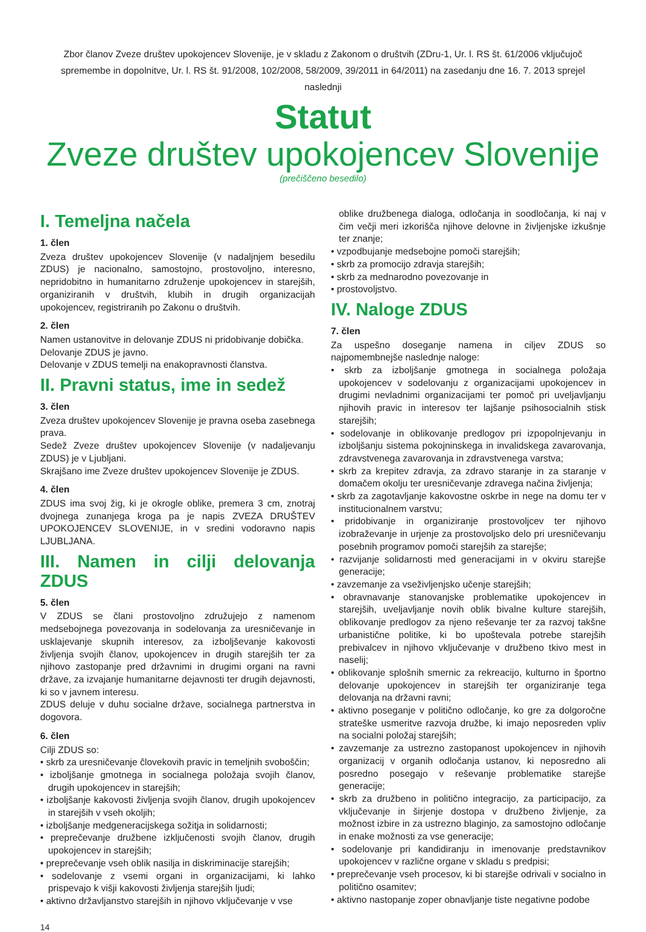Zbor članov Zveze društev upokojencev Slovenije, je v skladu z Zakonom o društvih (ZDru-1, Ur. l. RS št. 61/2006 vključujoč spremembe in dopolnitve, Ur. l. RS št. 91/2008, 102/2008, 58/2009, 39/2011 in 64/2011) na zasedanju dne 16. 7. 2013 sprejel naslednji
Statut
Zveze društev upokojencev Slovenije
(prečiščeno besedilo)
I. Temeljna načela
1. člen
Zveza društev upokojencev Slovenije (v nadaljnjem besedilu ZDUS) je nacionalno, samostojno, prostovoljno, interesno, nepridobitno in humanitarno združenje upokojencev in starejših, organiziranih v društvih, klubih in drugih organizacijah upokojencev, registriranih po Zakonu o društvih.
2. člen
Namen ustanovitve in delovanje ZDUS ni pridobivanje dobička.
Delovanje ZDUS je javno.
Delovanje v ZDUS temelji na enakopravnosti članstva.
II. Pravni status, ime in sedež
3. člen
Zveza društev upokojencev Slovenije je pravna oseba zasebnega prava.
Sedež Zveze društev upokojencev Slovenije (v nadaljevanju ZDUS) je v Ljubljani.
Skrajšano ime Zveze društev upokojencev Slovenije je ZDUS.
4. člen
ZDUS ima svoj žig, ki je okrogle oblike, premera 3 cm, znotraj dvojnega zunanjega kroga pa je napis ZVEZA DRUŠTEV UPOKOJENCEV SLOVENIJE, in v sredini vodoravno napis LJUBLJANA.
III. Namen in cilji delovanja ZDUS
5. člen
V ZDUS se člani prostovoljno združujejo z namenom medsebojnega povezovanja in sodelovanja za uresničevanje in usklajevanje skupnih interesov, za izboljševanje kakovosti življenja svojih članov, upokojencev in drugih starejših ter za njihovo zastopanje pred državnimi in drugimi organi na ravni države, za izvajanje humanitarne dejavnosti ter drugih dejavnosti, ki so v javnem interesu.
ZDUS deluje v duhu socialne države, socialnega partnerstva in dogovora.
6. člen
Cilji ZDUS so:
• skrb za uresničevanje človekovih pravic in temeljnih svoboščin;
• izboljšanje gmotnega in socialnega položaja svojih članov, drugih upokojencev in starejših;
• izboljšanje kakovosti življenja svojih članov, drugih upokojencev in starejših v vseh okoljih;
• izboljšanje medgeneracijskega sožitja in solidarnosti;
• preprečevanje družbene izključenosti svojih članov, drugih upokojencev in starejših;
• preprečevanje vseh oblik nasilja in diskriminacije starejših;
• sodelovanje z vsemi organi in organizacijami, ki lahko prispevajo k višji kakovosti življenja starejših ljudi;
• aktivno državljanstvo starejših in njihovo vključevanje v vse
oblike družbenega dialoga, odločanja in soodločanja, ki naj v čim večji meri izkorišča njihove delovne in življenjske izkušnje ter znanje;
• vzpodbujanje medsebojne pomoči starejših;
• skrb za promocijo zdravja starejših;
• skrb za mednarodno povezovanje in
• prostovoljstvo.
IV. Naloge ZDUS
7. člen
Za uspešno doseganje namena in ciljev ZDUS so najpomembnejše naslednje naloge:
• skrb za izboljšanje gmotnega in socialnega položaja upokojencev v sodelovanju z organizacijami upokojencev in drugimi nevladnimi organizacijami ter pomoč pri uveljavljanju njihovih pravic in interesov ter lajšanje psihosocialnih stisk starejših;
• sodelovanje in oblikovanje predlogov pri izpopolnjevanju in izboljšanju sistema pokojninskega in invalidskega zavarovanja, zdravstvenega zavarovanja in zdravstvenega varstva;
• skrb za krepitev zdravja, za zdravo staranje in za staranje v domačem okolju ter uresničevanje zdravega načina življenja;
• skrb za zagotavljanje kakovostne oskrbe in nege na domu ter v institucionalnem varstvu;
• pridobivanje in organiziranje prostovoljcev ter njihovo izobraževanje in urjenje za prostovoljsko delo pri uresničevanju posebnih programov pomoči starejših za starejše;
• razvijanje solidarnosti med generacijami in v okviru starejše generacije;
• zavzemanje za vseživljenjsko učenje starejših;
• obravnavanje stanovanjske problematike upokojencev in starejših, uveljavljanje novih oblik bivalne kulture starejših, oblikovanje predlogov za njeno reševanje ter za razvoj takšne urbanistične politike, ki bo upoštevala potrebe starejših prebivalcev in njihovo vključevanje v družbeno tkivo mest in naselij;
• oblikovanje splošnih smernic za rekreacijo, kulturno in športno delovanje upokojencev in starejših ter organiziranje tega delovanja na državni ravni;
• aktivno poseganje v politično odločanje, ko gre za dolgoročne strateške usmeritve razvoja družbe, ki imajo neposreden vpliv na socialni položaj starejših;
• zavzemanje za ustrezno zastopanost upokojencev in njihovih organizacij v organih odločanja ustanov, ki neposredno ali posredno posegajo v reševanje problematike starejše generacije;
• skrb za družbeno in politično integracijo, za participacijo, za vključevanje in širjenje dostopa v družbeno življenje, za možnost izbire in za ustrezno blaginjo, za samostojno odločanje in enake možnosti za vse generacije;
• sodelovanje pri kandidiranju in imenovanje predstavnikov upokojencev v različne organe v skladu s predpisi;
• preprečevanje vseh procesov, ki bi starejše odrivali v socialno in politično osamitev;
• aktivno nastopanje zoper obnavljanje tiste negativne podobe
14